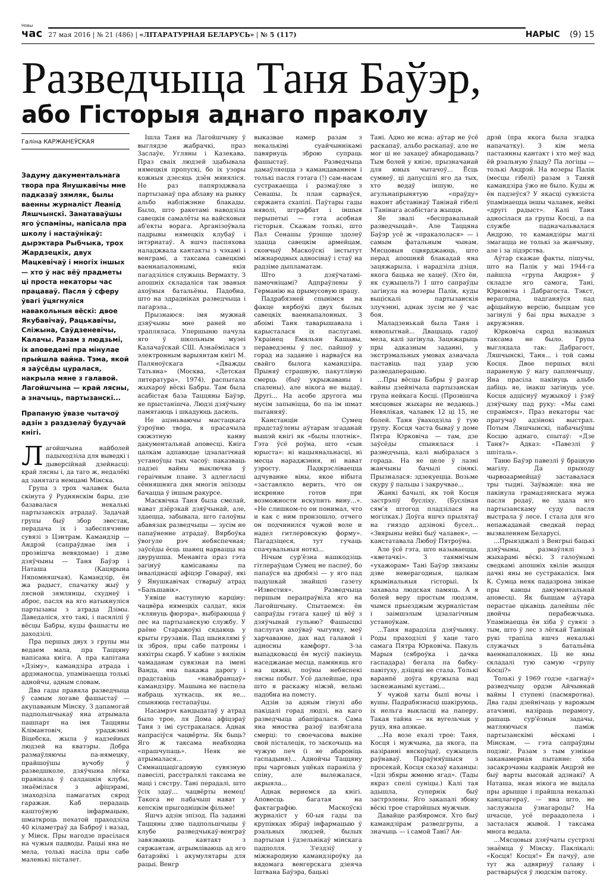Новы
час
27 мая 2016 | № 21 (486) | «ЛІТАРАТУРНАЯ БЕЛАРУСЬ» | № 5 (117)
НАРЫС (9) 15
Разведчыца Таня Баўэр,
або Гісторыя аднаго праколу
Галіна КАРЖАНЕЎСКАЯ
Задуму дакументальнага твора пра Янушкавічы мне падказаў зямляк, былы ваенны журналіст Леанід Ляшчынскі. Занатаваўшы яго ўспаміны, напісала пра школу і настаўнікаў: дырэктара Рыбчыка, трох Жардзецкіх, двух Мацкевічаў і многіх іншых — хто ў нас вёў прадметы ці проста некаторы час працаваў. Пасля ў сферу ўвагі ўцягнуліся навакольныя вёскі: двое Якубавічаў, Рацькавічы, Сліжына, Саўдзеневічы, Калачы. Разам з людзьмі, іх аповедамі пра мінулае прыйшла вайна. Тэма, якой я заўсёды цуралася, накрыла мяне з галавой. Лагойшчына — край лясны, а значыць, партызанскі...
Прапаную ўвазе чытачоў адзін з раздзелаў будучай кнігі.
Лагойшчына найболей падыходзіла для выведкі і дыверсійнай дзейнасці: край лясны і, да таго ж, недалёкі ад занятага немцамі Мінска.
Група з трох чалавек была скінута ў Руднянскім бары, дзе базавалася некалькі партызанскіх атрадаў. Задачай групы быў збор звестак, перадача іх і забеспячэнне сувязі з Цэнтрам. Камандзір — Андрэй (сапраўднае імя і прозвішча невядомае) і дзве дзяўчыны — Таня Баўэр і Наташа (Кацярына Няпомняшчая). Камандзір, ён жа радыст, спачатку жыў у лясной зямлянцы, схуднеў і аброс, пасля на яго натыкнуліся партызаны з атрада Дзімы. Даведаліся, хто такі, і пасялілі ў вёсцы Бабры, куды фашысты не даходзілі.
Пра першых двух з групы мы ведаем мала, пра Таццяну напісана кніга. А пра капітана «Дзіму», камандзіра атрада і ардэнаносца, упамінаецца толькі аднойчы, адным словам.
Два гады правяла разведчыца ў самым логаве фашыстаў — акупаваным Мінску. З дапамогай падпольшчыкаў яна атрымала пашпарт на імя Таццяны Клімантовіч, ураджэнкі Віцебска, жыла ў надзейных людзей на кватэры. Добра размаўляючы па-нямецку, прайшоўшы вучобу ў разведшколе, дзяўчына лёгка пранікала ў салдацкія клубы, знаёмілася з афіцэрамі, знаходзіла памагатых сярод гаражан. Каб перадаць каштоўную інфармацыю, шматкроць пехатой праходзіла 40 кіламетраў да Баброў і назад, у Мінск. Пры нагодзе прасілася на чужыя падводы. Рацыі яна не мела, толькі насіла пры сабе маленькі пісталет.
Ішла Таня на Лагойшчыну ў выглядзе жабрачкі, праз Заслаўе, Угляны і Казекава. Праз сваіх людзей здабывала нямецкія пропускі, бо іх узоры кожныя дзесяць дзён мяняліся. Не раз папярэджвала партызанаў пра аблаву на рынку альбо набліжэнне блакады. Было, што ракетамі наводзіла савецкія самалёты на вайсковыя аб'екты ворага. Арганізоўвала падрывы нямецкіх клубаў і інтэрнатаў. А яшчэ паспяхова наладжвала кантакты з чэхамі і венграмі, а таксама савецкімі ваеннапалоннымі, якія пагадзіліся служыць Вермахту. З апошніх складаліся так званыя ахоўныя батальёны. Падобна, што на здрадніках разведчыца і пагарэла...
Прызнаюся: імя мужнай дзяўчыны мне раней не трапляласа. Упершыню пачула яго ў школьным музеі Калачаўскай СШ. Азнаёмілася з электронным варыянтам кнігі М. Паляноўскага «Дважды Татьяна» (Москва, «Детская литература», 1974), распытала жыхароў вёскі Бабры. Там была асабістая база Таццяны Баўэр, яе прыстанішча. Людзі дзяўчыну памятаюць і шкадуюць дасюль.
Не ацэньваючы мастацкага ўзроўню твора, я прасачыла сюжэтную канву дакументальнай аповесці. Кніга цалкам адпавядае ідэалагічнай устаноўцы тых часоў: паказваць падзеі вайны выключна ў гераічным плане. З адлегласці сённяшняга дня многія эпізоды бачацца ў іншым ракурсе.
Масквічка Таня была смелай, нават дзёрзкай дзяўчынай, але, здаецца, забывала, што галоўны абавязак разведчыцы — зусім не папаўненне атрадаў. Вярбоўка ўвогуле рэч небяспечная; заўсёды ёсць шанец нарвацца на двурушша. Менавіта праз гэта загінуў камісаваны па інваліднасці афіцэр Говараў, які ў Янушкавічах стварыў атрад «Бальшавік».
Уявіце наступную карціну: чацвёра нямецкіх салдат, якія «клянуць фюрэра», выбіраюцца ў лес на партызанскую службу. У раёне Старажоўкі сядаюць у крыты грузавік. Пад шынялямі ў іх зброя, пры сабе патроны і няхітры скарб. У кабіне з вялікім чамаданам сувязная па імені Ванда, яна пакажа дарогу і прадставіць «навабранцаў» камандзіру. Машына не паспела набраць хуткасць, як яе... спыняюць гестапаўцы.
Насамрэч кандыдатаў у атрад было трое, ля Дома афіцэраў Таня з імі сустракалася. Аднак напрасіўся чацвёрты. Як быць? Яго ж таксама неабходна «прашчупаць». Неяк не атрымалася... Сямнаццацігадовую сувязную павесілі, расстралялі таксама яе маці і сястру. Тані перадалі, што ўсіх здаў... чацвёрты немец! Такога не пабачыш нават у кепскім прыгодніцкім фільме!
Яшчэ адзін эпізод. Па заданні Таццяны дзве падпольшчыцы ў клубе разведчыкаў-венграў завязваюць кантакт з сяржантам, атрымліваюць ад яго батарэйкі і акумулятары для рацыі. Венгр
выказвае намер разам з некалькімі суайчыннікамі павярнуць зброю супраць фашыстаў. Разведчыца дамаўляецца з камандаваннем і толькі пасля гэтага (!) сам-насам сустракаецца і размаўляе з Сенашы. Іх план сарваўся, сяржанта схапілі. Паўтары гады няволі, штрафбат і іншыя перыпетыі — гэта асобная гісторыя. Скажам толькі, што Пал Сенашы ўрэшце здолеў здацца савецкім армейцам, скончыў Маскоўскі інстытут міжнародных адносінаў і стаў на радзіме дыпламатам.
Што з дзяўчатамі-памочніцамі? Адпраўлены ў Германію на прымусовую працу.
Падрабязней спынімся на факце вярбоўкі двух былых савецкіх ваеннапалонных. З абоімі Таня таварышавала і карысталася іх паслугамі. Украінец Емяльян Кашавы, пераведзены ў лес, пайшоў у горад на заданне і нарваўся на свайго былога камандзіра. Прыняў страшную, пакутлівую смерць (быў укрыжаваны і спалены), але нікога не выдаў. Другі... На асобе другога мы мусім запыніцца, бо па ім шмат пытанняў.
Канстанцін Сумец прадстаўлены аўтарам згаданай вышэй кнігі як «былы плотнік». Гэта ўсё роўна, што «сын юрыста»: ні нацыянальнасці, ні месца нараджэння, ні нават узросту. Падкрэсліваецца адчуванне віны, якое нібыта «заставляло верить, что он искренне готов при возможности искупить вину...». «Не слишком-то он понимал, что и как с ним произошло, отчего он подчинился чужой воле и надел гитлеровскую форму». Пагадзіцеся, тут гучаць спачувальныя ноткі...
Нічым сур'ёзна нашкодзіць гітлераўцам Сумец не паспеў, бо папаўся на дробязі — у яго пад падушкай знайшлі газету «Известия». Разведчыца першым перапраўвіла яго на Лагойшчыну. Спытаемся: ён сапраўды гэтага хацеў ці вёў з дзяўчынай гульню? Фашысцкі паслугач ахоўваў чыгунку, меў харчаванне, дах над галавой і адносны камфорт. З-за выпадковасці ён мусіў пакінуць наседжанае месца, памяняць яго на цяжкі, поўны небяспекі лясны побыт. Усё далейшае, пра што я раскажу ніжэй, вельмі падобна на помсту.
Адзін за адным гінулі або пакідалі горад людзі, на каго разведчыца абапіралася. Сама яна мноства разоў пазбягала смерці: то своечасова выкіне свой пісталецік, то заскочыць на чужую печ (і яе абароніць гаспадыня)... Аднойчы Таццяну пры чарговых уцёках параніла ў спіну, але вылежалася, акрыяла...
Аднак вернемся да кнігі. Аповесць багатая на фактаграфію. Маскоўскі журналіст у 60-ыя гады па крупінках збіраў інфармацыю ў рэальных людзей, былых партызан і ўдзельнікаў мінскага падполля. З'ездзіў у міжнародную камандзіроўку да вядомага венгерскага дзеяча Іштвана Баўэра, бацькі
Тані. Адно не ясна: аўтар не ўсё раскапаў, альбо раскапаў, але не мог ці не захацеў абнародаваць? Тым болей у кнізе, прызначанай для юных чытачоў... Ёсць сумнеў, ці дапусцілі яго да тых, хто ведаў іншую, не агульнапрынятую «праўду» наконт абставінаў Танінай гібелі і Танінага асабістага жыцця.
Яе звалі «бесправальнай разведчыцай». Але Таццяна Баўэр усё ж «пракалолася» — і самым фатальным чынам. Мясцовыя сцвярджаюць, што перад апошняй блакадай яна зацяжарыла, і нарадзіла дзіця, якога бацька не хацеў. (Хто ён, як сужыцель?) І што сапраўды загінула на возеры Палік, куды выцiскалі партызанскія злучэнні, аднак зусім не ў час боя.
Маладзенькай была Таня і нявопытнай... Дваццаць гадоў мела, калі загінула. Зацяжарыць пры адказным заданні, у экстрэмальных умовах азначала паставіць пад удар усю разведаперацыю.
...Пры вёсцы Бабры ў разгар вайны дзейнічала партызанская група нейкага Косці. (Прозвішча мясцовыя жыхары не ведаюць.) Невялікая, чалавек 12 ці 15, не болей. Таня ўваходзіла ў тую групу. Косця часта бываў у доме Пятра Юрковіча — там, дзе заўсёды спынялася і разведчыца, калі выбіралася з горада. На яе целе ў лазні жанчыны бачылі сінякі. Прызналася: здзекуецца. Возьме скуру ў пальцы і закручвае...
Жанкі бачылі, як той Косця застрэліў бусліху. (Буслiная сям'я штогод пладзілася на могілках.) Доўга яшчэ прылятаў на гняздо адзінокі бусел... «Звярыны нейкі быў чалавек», — канстатавала Любоў Пятроўна.
Але ўсё гэта, што называецца, «кветачкі». З таямнічым «ухажорам» Тані Баўэр звязаны дзве неверагодныя, цалкам крымінальныя гісторыі. Іх захавала людская памяць. А я болей веру простым людзям, чымся прыезджым журналістам і заімшэлым ідэалагічным устаноўкам.
...Таня нарадзіла дзяўчынку. Роды праходзілі ў хаце таго самага Пятра Юрковіча. Пакуль Марыя (сяброўка і дачка гаспадара) бегала па бабку-павітуху, дзіцяці не стала. Толькі варанnё доўга кружыла над заснежанымі кустамі...
У чужой хаты былі вочы і вушы. Падрабязнасці шакіруюць, іх нельга выкласці на паперу. Такая тайна — як вугельчык у руцэ, яна апякае.
...На возе ехалі трое: Таня, Косця і мужчына, да якога, па назіранні вяскоўцаў, сужыцель раўнаваў. Параўняўшыся з просекай, Косця сказаў каханцы: «Ідзі збяры жменю ягад». (Тады якраз спелі суніцы.) Калі тая адышла, супернік быў застрэлены. Яго закапалі збоку вёскі трое старэйшых мужчын.
Давайце разбяромся. Хто быў камандзірам разведгрупы, а значыць — і самой Тані? Ан-
дрэй (пра якога была згадка напачатку). З кім мела пастаянны кантакт і хто меў над ёй рэальную ўладу? Па логіцы — толькі Андрэй. На возеры Палік (месцы гібелі) разам з Таняй камандзіра ўжо не было. Куды ж ён падзеўся? У якасці сувязіста ўпамінаецца іншы чалавек, нейкі «другі радыст». Калі Таня адносілася да групы Косці, а па службе падначальвалася Андрэю, то камандзіры маглі змагацца не толькі за жанчыну, але і за лідэрства.
Аўтар скажае факты, пішучы, што на Палік у маі 1944-га пайшла «група Андрэя» ў складзе яго самога, Тані, Юрковіча і Дабрагоста. Тэкст, верагодна, падганяўся пад афіцыйную версію, быццам усе загінулі ў баі пры выхадзе з акружэння.
Юрковіча сярод названых таксама не было. Група выглядала так: Дабрагост, Ляшчынскі, Таня... і той самы Косця. Двое першых вялі параненую ў нагу папленчыцу. Яна прасіла пакінуць альбо дабіць яе, інакш загінуць усе. Косця адціснуў мужыкоў і ўзяў дзяўчыну пад руку: «Мы самі справімся». Праз некаторы час прагучаў адзінокі выстрал. Потым Ляшчынскі, пабачыўшы Косцю аднаго, спытаў: «Дзе Таня?» Адказ: «Павезлі ў шпіталь».
Таню Баўэр павезлі ў брацкую магілу. Да прыходу чырвоаармейцаў заставалася тры тыдні. Заўважце: яна не пакінула грамадзянскага мужа пасля родаў, не здала яго партызанскаму суду пасля выстрала ў лесе. І стала для яго непажаданай сведкай перад вызваленнем Беларусі.
...Прыязджалі з Венгрыі бацькі дзяўчыны, размаўлялі з жыхарамі вёскі. З галоўнымі сведкамі апошніх хвілін жыцця дачкі яны не сустракаліся. Імя К. Сумца неяк падазрона знікае пры канцы дакументальнай аповесці. Як быццам аўтара перастае цікавіць далейшы лёс двойчы перабежчыка. Упамінаецца ён хіба ў сувязі з тым, што ў лес з лёгкай Танінай рукі трапіла яшчэ некалькі служачых з батальёна ваеннапалонных. Ці не яны складалі тую самую «групу Косці?»
Толькі ў 1969 годзе «дагнаў» разведчыцу ордэн Айчыннай вайны I ступені (пасмяротна). Два гады дзейнічаць у варожым атачэнні, назіраць перамогу, рашаць сур'ёзныя задачы, матляючыся паміж партызанскімі вёскамі і Мінскам, — гэта сапраўдны подзвіг. Разам з тым узнікае заканамерная пытанне: хіба засакрэчаны кадравік Андрэй не быў варты высокай адзнакі? А Наташа, якая нікога не выдала пры арышце і прайшла некалькі канцлагераў, — яна што, не заслужыла ўзнагароды? На шчасце, усё пераадолела і засталася жывой. І таксама многа ведала.
...Мясцовыя дзяўчаты сустрэлі знаёмца ў Мінску. Паклікалі: «Косця! Косця!» Ён пачуў, але тут жа адвярнуў галаву і растварыўся ў людскім патоку.